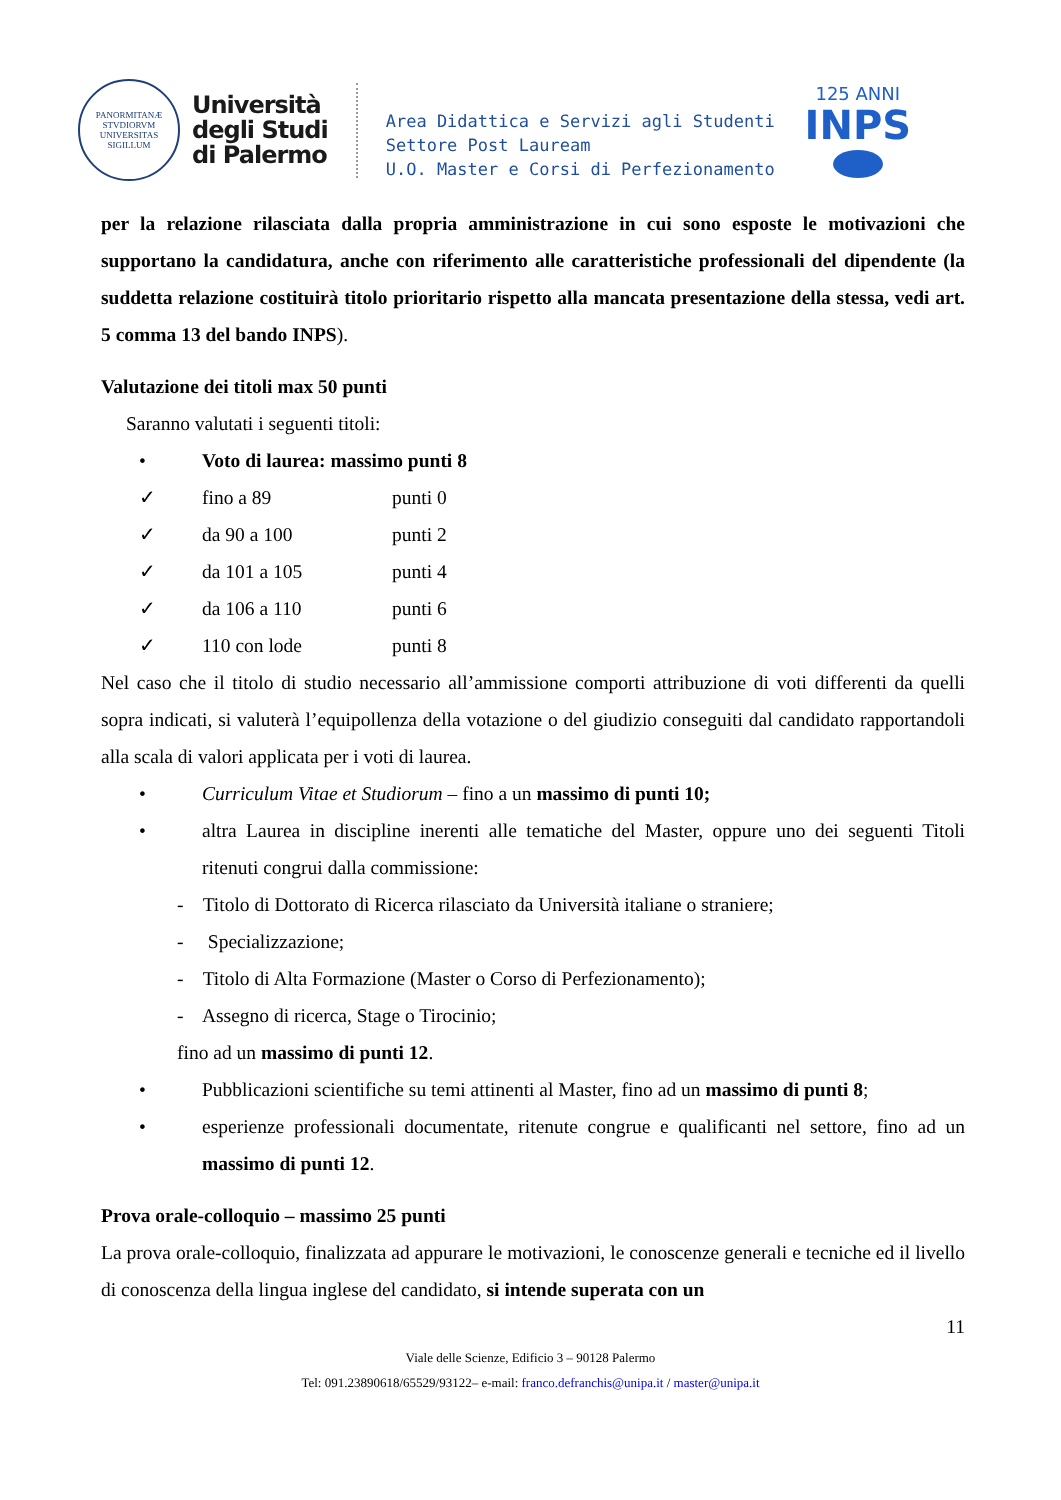PANORMITANÆ STVDIORVM UNIVERSITAS SIGILLUM
Università
degli Studi
di Palermo
Area Didattica e Servizi agli Studenti
Settore Post Lauream
U.O. Master e Corsi di Perfezionamento
125 ANNI
INPS
per la relazione rilasciata dalla propria amministrazione in cui sono esposte le motivazioni che supportano la candidatura, anche con riferimento alle caratteristiche professionali del dipendente (la suddetta relazione costituirà titolo prioritario rispetto alla mancata presentazione della stessa, vedi art. 5 comma 13 del bando INPS).
Valutazione dei titoli max 50 punti
Saranno valutati i seguenti titoli:
• Voto di laurea: massimo punti 8
✓ fino a 89 punti 0
✓ da 90 a 100 punti 2
✓ da 101 a 105 punti 4
✓ da 106 a 110 punti 6
✓ 110 con lode punti 8
Nel caso che il titolo di studio necessario all’ammissione comporti attribuzione di voti differenti da quelli sopra indicati, si valuterà l’equipollenza della votazione o del giudizio conseguiti dal candidato rapportandoli alla scala di valori applicata per i voti di laurea.
• Curriculum Vitae et Studiorum – fino a un massimo di punti 10;
• altra Laurea in discipline inerenti alle tematiche del Master, oppure uno dei seguenti Titoli ritenuti congrui dalla commissione:
- Titolo di Dottorato di Ricerca rilasciato da Università italiane o straniere;
- Specializzazione;
- Titolo di Alta Formazione (Master o Corso di Perfezionamento);
- Assegno di ricerca, Stage o Tirocinio;
fino ad un massimo di punti 12.
• Pubblicazioni scientifiche su temi attinenti al Master, fino ad un massimo di punti 8;
• esperienze professionali documentate, ritenute congrue e qualificanti nel settore, fino ad un massimo di punti 12.
Prova orale-colloquio – massimo 25 punti
La prova orale-colloquio, finalizzata ad appurare le motivazioni, le conoscenze generali e tecniche ed il livello di conoscenza della lingua inglese del candidato, si intende superata con un
11
Viale delle Scienze, Edificio 3 – 90128 Palermo
Tel: 091.23890618/65529/93122– e-mail: franco.defranchis@unipa.it / master@unipa.it